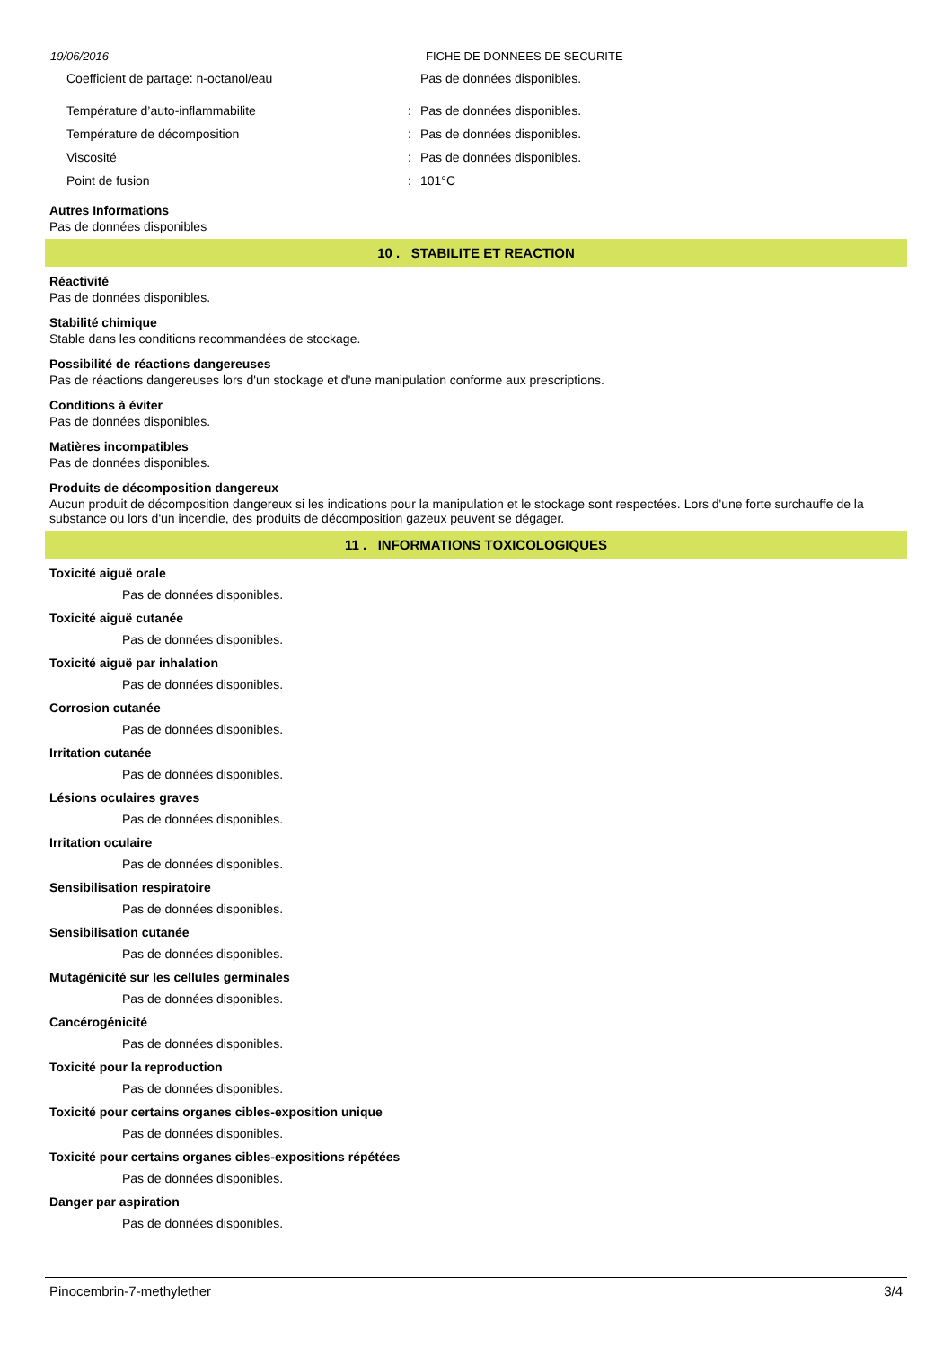19/06/2016 FICHE DE DONNEES DE SECURITE
Coefficient de partage: n-octanol/eau Pas de données disponibles.
Température d’auto-inflammabilite: Pas de données disponibles.
Température de décomposition: Pas de données disponibles.
Viscosité: Pas de données disponibles.
Point de fusion: 101°C
Autres Informations
Pas de données disponibles
10 . STABILITE ET REACTION
Réactivité
Pas de données disponibles.
Stabilité chimique
Stable dans les conditions recommandées de stockage.
Possibilité de réactions dangereuses
Pas de réactions dangereuses lors d'un stockage et d'une manipulation conforme aux prescriptions.
Conditions à éviter
Pas de données disponibles.
Matières incompatibles
Pas de données disponibles.
Produits de décomposition dangereux
Aucun produit de décomposition dangereux si les indications pour la manipulation et le stockage sont respectées. Lors d'une forte surchauffe de la substance ou lors d'un incendie, des produits de décomposition gazeux peuvent se dégager.
11 . INFORMATIONS TOXICOLOGIQUES
Toxicité aiguë orale
Pas de données disponibles.
Toxicité aiguë cutanée
Pas de données disponibles.
Toxicité aiguë par inhalation
Pas de données disponibles.
Corrosion cutanée
Pas de données disponibles.
Irritation cutanée
Pas de données disponibles.
Lésions oculaires graves
Pas de données disponibles.
Irritation oculaire
Pas de données disponibles.
Sensibilisation respiratoire
Pas de données disponibles.
Sensibilisation cutanée
Pas de données disponibles.
Mutagénicité sur les cellules germinales
Pas de données disponibles.
Cancérogénicité
Pas de données disponibles.
Toxicité pour la reproduction
Pas de données disponibles.
Toxicité pour certains organes cibles-exposition unique
Pas de données disponibles.
Toxicité pour certains organes cibles-expositions répétées
Pas de données disponibles.
Danger par aspiration
Pas de données disponibles.
Pinocembrin-7-methylether 3/4